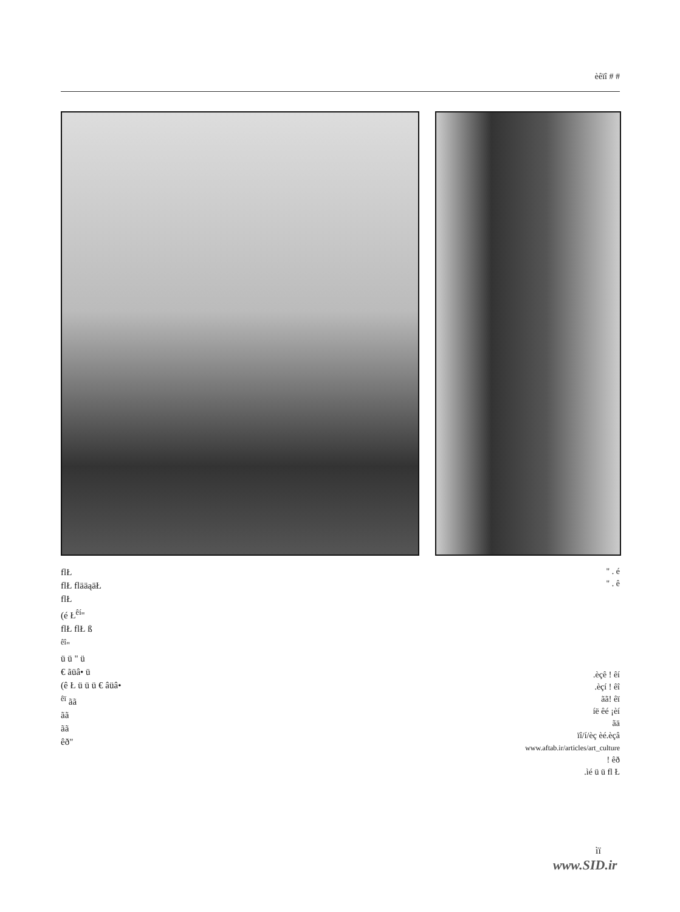èêïî # #
flŁ
flŁ flääąäŁ
flŁ
(é Ł<sup>êí</sup>"
flŁ flŁ ß
<sup>êî</sup>"
ü ü " ü
€ ãüâ• ü
(ê Ł ü ü ü € âüâ•
<sup>êï</sup> ãã
ãã
ãã
êð"
" . é
" . ê
.èçê ! êí
.èçí ! êî
ãã! êï
íë êé ¡èí
ãä
ïî/í/èç èé.èçâ
www.aftab.ir/articles/art_culture
! êð
.ìé ü ü fl Ł
ìï
www.SID.ir